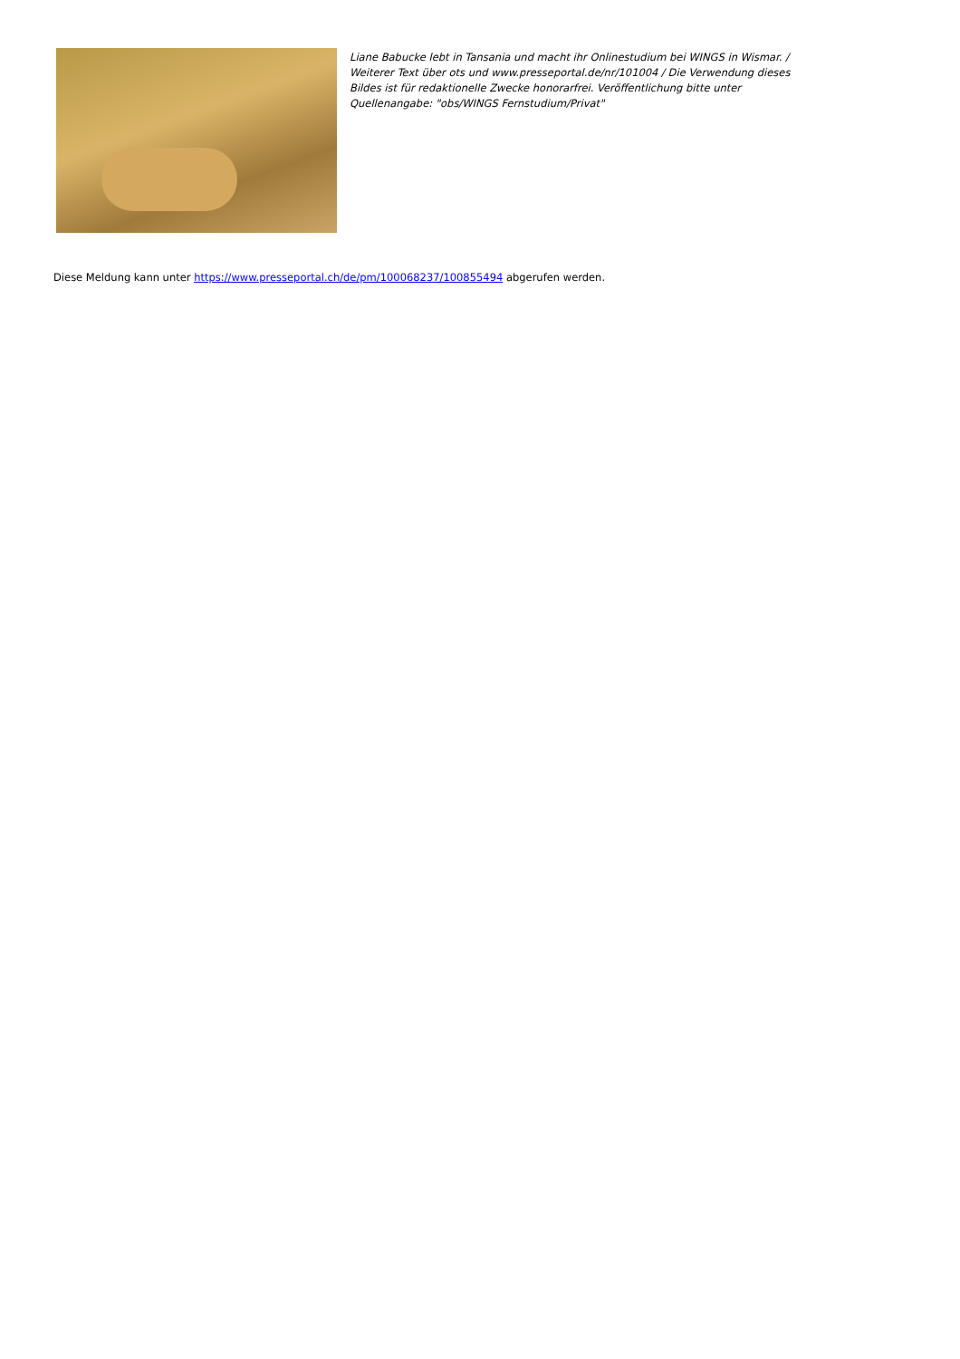Liane Babucke lebt in Tansania und macht ihr Onlinestudium bei WINGS in Wismar. / Weiterer Text über ots und www.presseportal.de/nr/101004 / Die Verwendung dieses Bildes ist für redaktionelle Zwecke honorarfrei. Veröffentlichung bitte unter Quellenangabe: "obs/WINGS Fernstudium/Privat"
Diese Meldung kann unter https://www.presseportal.ch/de/pm/100068237/100855494 abgerufen werden.